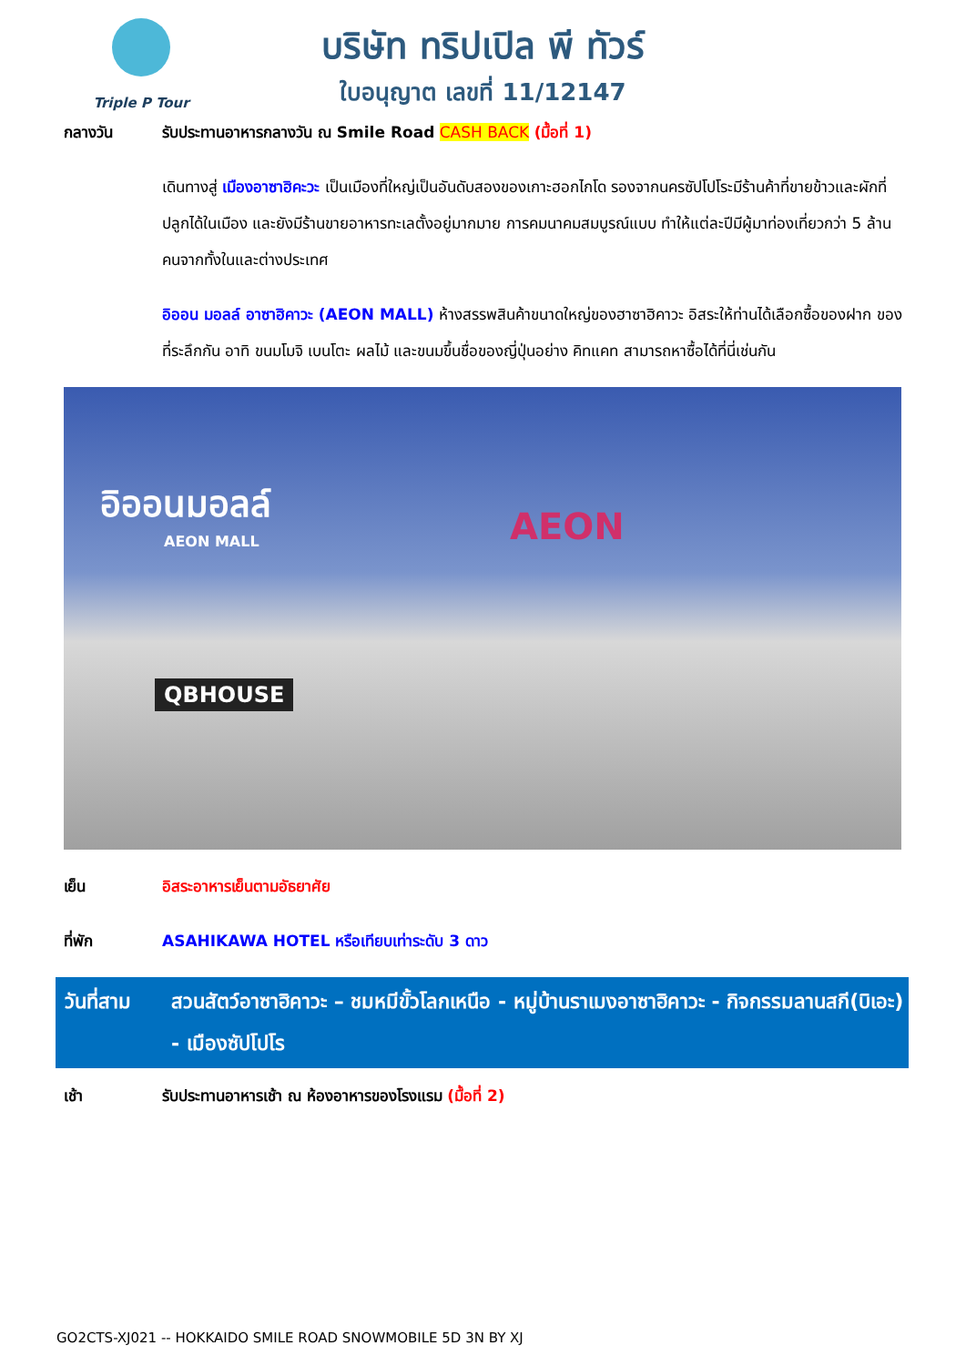Triple P Tour
บริษัท ทริปเปิล พี ทัวร์
ใบอนุญาต เลขที่ 11/12147
กลางวัน รับประทานอาหารกลางวัน ณ Smile Road CASH BACK (มื้อที่ 1)
เดินทางสู่ เมืองอาซาฮิคะวะ เป็นเมืองที่ใหญ่เป็นอันดับสองของเกาะฮอกไกโด รองจากนครซัปโปโระมีร้านค้าที่ขายข้าวและผักที่ปลูกได้ในเมือง และยังมีร้านขายอาหารทะเลตั้งอยู่มากมาย การคมนาคมสมบูรณ์แบบ ทำให้แต่ละปีมีผู้มาท่องเที่ยวกว่า 5 ล้านคนจากทั้งในและต่างประเทศ
อิออน มอลล์ อาซาฮิคาวะ (AEON MALL) ห้างสรรพสินค้าขนาดใหญ่ของฮาซาฮิคาวะ อิสระให้ท่านได้เลือกซื้อของฝาก ของที่ระลึกกัน อาทิ ขนมโมจิ เบนโตะ ผลไม้ และขนมขึ้นชื่อของญี่ปุ่นอย่าง คิทแคท สามารถหาซื้อได้ที่นี่เช่นกัน
อิออนมอลล์
AEON MALL
AEON
QBHOUSE
เย็น อิสระอาหารเย็นตามอัธยาศัย
ที่พัก ASAHIKAWA HOTEL หรือเทียบเท่าระดับ 3 ดาว
วันที่สาม
สวนสัตว์อาซาฮิคาวะ – ชมหมีขั้วโลกเหนือ - หมู่บ้านราเมงอาซาฮิคาวะ - กิจกรรมลานสกี(บิเอะ) - เมืองซัปโปโร
เช้า รับประทานอาหารเช้า ณ ห้องอาหารของโรงแรม (มื้อที่ 2)
GO2CTS-XJ021 -- HOKKAIDO SMILE ROAD SNOWMOBILE 5D 3N BY XJ